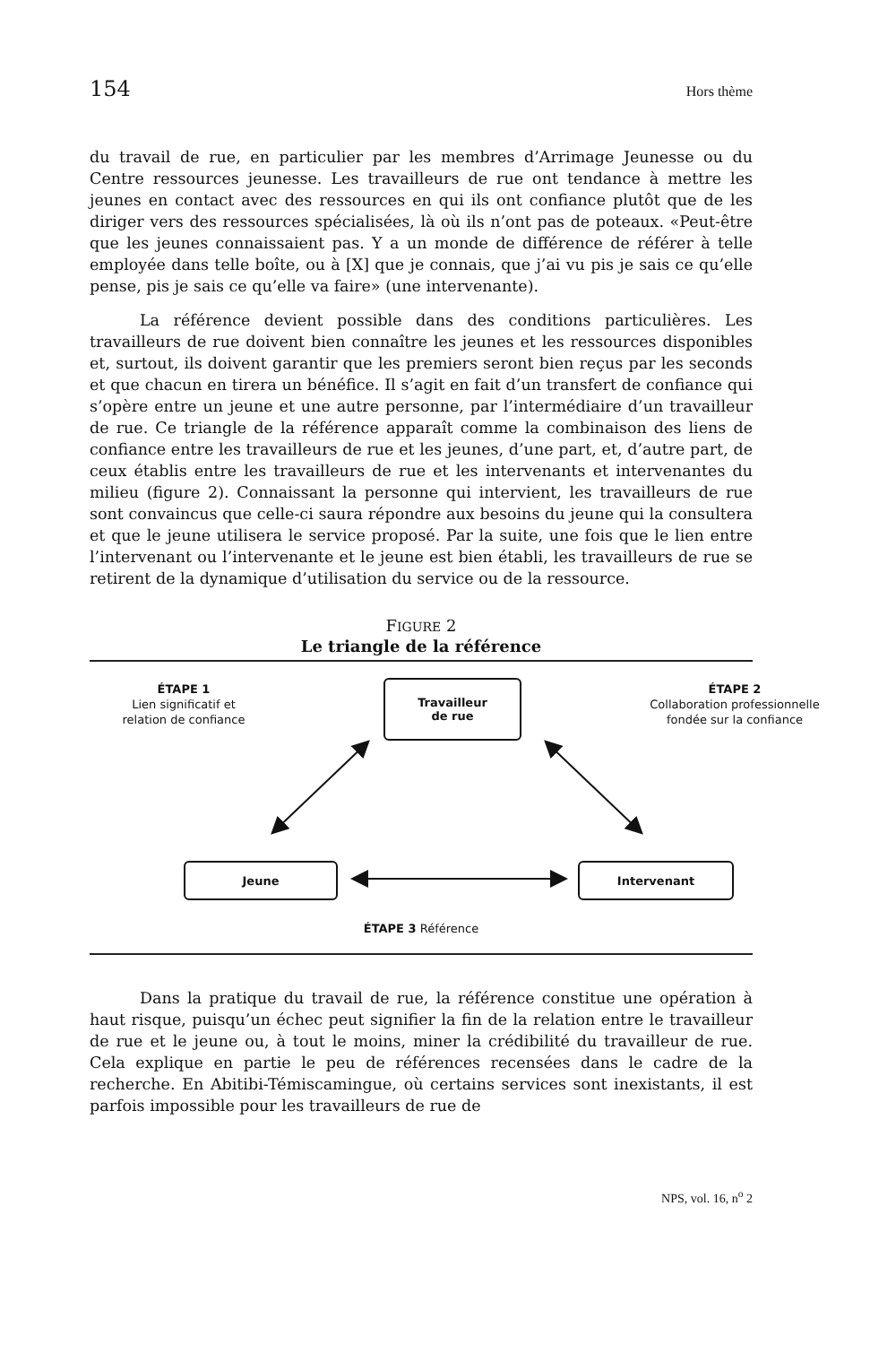154 Hors thème
du travail de rue, en particulier par les membres d’Arrimage Jeunesse ou du Centre ressources jeunesse. Les travailleurs de rue ont tendance à mettre les jeunes en contact avec des ressources en qui ils ont confiance plutôt que de les diriger vers des ressources spécialisées, là où ils n’ont pas de poteaux. «Peut-être que les jeunes connaissaient pas. Y a un monde de différence de référer à telle employée dans telle boîte, ou à [X] que je connais, que j’ai vu pis je sais ce qu’elle pense, pis je sais ce qu’elle va faire» (une intervenante).
La référence devient possible dans des conditions particulières. Les travailleurs de rue doivent bien connaître les jeunes et les ressources disponibles et, surtout, ils doivent garantir que les premiers seront bien reçus par les seconds et que chacun en tirera un bénéfice. Il s’agit en fait d’un transfert de confiance qui s’opère entre un jeune et une autre personne, par l’intermédiaire d’un travailleur de rue. Ce triangle de la référence apparaît comme la combinaison des liens de confiance entre les travailleurs de rue et les jeunes, d’une part, et, d’autre part, de ceux établis entre les travailleurs de rue et les intervenants et intervenantes du milieu (figure 2). Connaissant la personne qui intervient, les travailleurs de rue sont convaincus que celle-ci saura répondre aux besoins du jeune qui la consultera et que le jeune utilisera le service proposé. Par la suite, une fois que le lien entre l’intervenant ou l’intervenante et le jeune est bien établi, les travailleurs de rue se retirent de la dynamique d’utilisation du service ou de la ressource.
FIGURE 2
Le triangle de la référence
ÉTAPE 1
Lien significatif et
relation de confiance
Travailleur
de rue
ÉTAPE 2
Collaboration professionnelle
fondée sur la confiance
Jeune Intervenant
ÉTAPE 3 Référence
Dans la pratique du travail de rue, la référence constitue une opération à haut risque, puisqu’un échec peut signifier la fin de la relation entre le travailleur de rue et le jeune ou, à tout le moins, miner la crédibilité du travailleur de rue. Cela explique en partie le peu de références recensées dans le cadre de la recherche. En Abitibi-Témiscamingue, où certains services sont inexistants, il est parfois impossible pour les travailleurs de rue de
NPS, vol. 16, n<sup>o</sup> 2